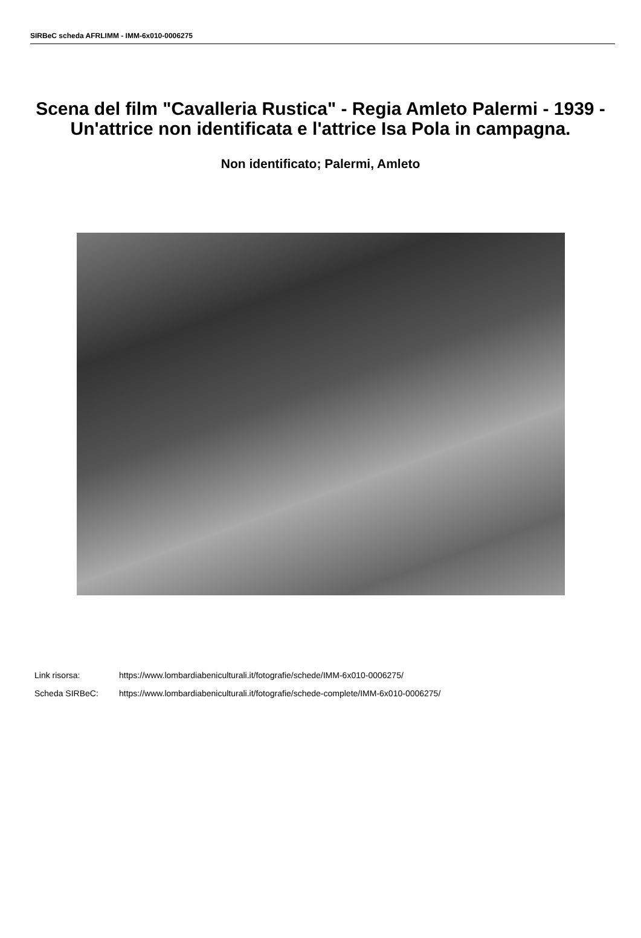SIRBeC scheda AFRLIMM - IMM-6x010-0006275
Scena del film "Cavalleria Rustica" - Regia Amleto Palermi - 1939 - Un'attrice non identificata e l'attrice Isa Pola in campagna.
Non identificato; Palermi, Amleto
Link risorsa: https://www.lombardiabeniculturali.it/fotografie/schede/IMM-6x010-0006275/
Scheda SIRBeC: https://www.lombardiabeniculturali.it/fotografie/schede-complete/IMM-6x010-0006275/